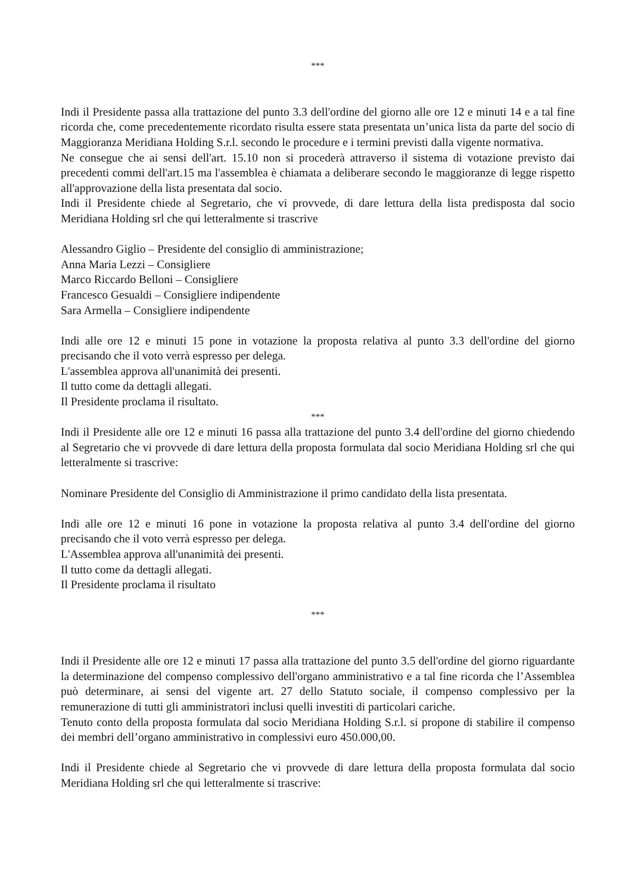***
Indi il Presidente passa alla trattazione del punto 3.3 dell'ordine del giorno alle ore 12 e minuti 14 e a tal fine ricorda che, come precedentemente ricordato risulta essere stata presentata un’unica lista da parte del socio di Maggioranza Meridiana Holding S.r.l. secondo le procedure e i termini previsti dalla vigente normativa.
Ne consegue che ai sensi dell'art. 15.10 non si procederà attraverso il sistema di votazione previsto dai precedenti commi dell'art.15 ma l'assemblea è chiamata a deliberare secondo le maggioranze di legge rispetto all'approvazione della lista presentata dal socio.
Indi il Presidente chiede al Segretario, che vi provvede, di dare lettura della lista predisposta dal socio Meridiana Holding srl che qui letteralmente si trascrive
Alessandro Giglio – Presidente del consiglio di amministrazione;
Anna Maria Lezzi – Consigliere
Marco Riccardo Belloni – Consigliere
Francesco Gesualdi – Consigliere indipendente
Sara Armella – Consigliere indipendente
Indi alle ore 12 e minuti 15 pone in votazione la proposta relativa al punto 3.3 dell'ordine del giorno precisando che il voto verrà espresso per delega.
L'assemblea approva all'unanimità dei presenti.
Il tutto come da dettagli allegati.
Il Presidente proclama il risultato.
***
Indi il Presidente alle ore 12 e minuti 16 passa alla trattazione del punto 3.4 dell'ordine del giorno chiedendo al Segretario che vi provvede di dare lettura della proposta formulata dal socio Meridiana Holding srl che qui letteralmente si trascrive:
Nominare Presidente del Consiglio di Amministrazione il primo candidato della lista presentata.
Indi alle ore 12 e minuti 16 pone in votazione la proposta relativa al punto 3.4 dell'ordine del giorno precisando che il voto verrà espresso per delega.
L'Assemblea approva all'unanimità dei presenti.
Il tutto come da dettagli allegati.
Il Presidente proclama il risultato
***
Indi il Presidente alle ore 12 e minuti 17 passa alla trattazione del punto 3.5 dell'ordine del giorno riguardante la determinazione del compenso complessivo dell'organo amministrativo e a tal fine ricorda che l’Assemblea può determinare, ai sensi del vigente art. 27 dello Statuto sociale, il compenso complessivo per la remunerazione di tutti gli amministratori inclusi quelli investiti di particolari cariche.
Tenuto conto della proposta formulata dal socio Meridiana Holding S.r.l. si propone di stabilire il compenso dei membri dell’organo amministrativo in complessivi euro 450.000,00.
Indi il Presidente chiede al Segretario che vi provvede di dare lettura della proposta formulata dal socio Meridiana Holding srl che qui letteralmente si trascrive: